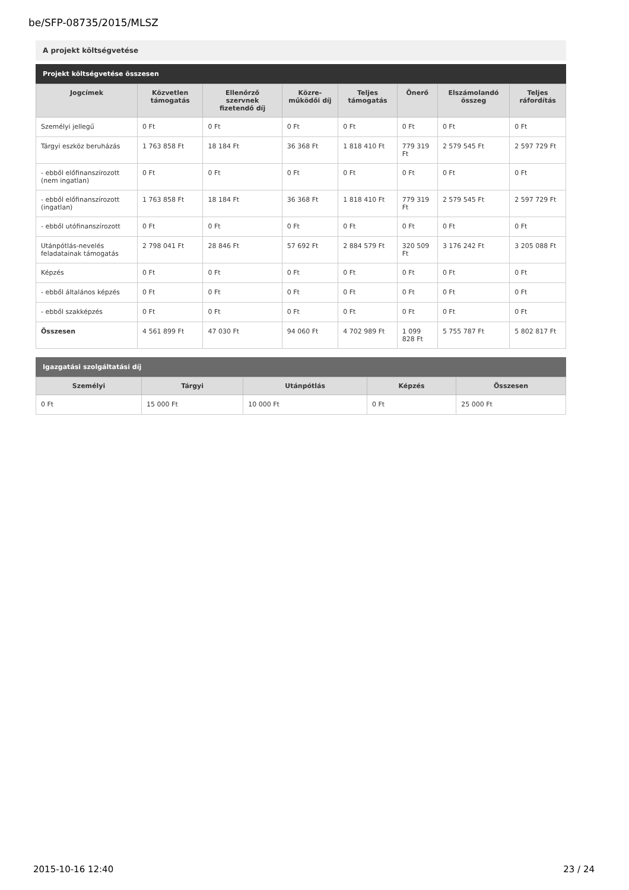be/SFP-08735/2015/MLSZ
A projekt költségvetése
Projekt költségvetése összesen
| Jogcímek | Közvetlen támogatás | Ellenőrző szervnek fizetendő díj | Közre-működői díj | Teljes támogatás | Önerő | Elszámolandó összeg | Teljes ráfordítás |
| --- | --- | --- | --- | --- | --- | --- | --- |
| Személyi jellegű | 0 Ft | 0 Ft | 0 Ft | 0 Ft | 0 Ft | 0 Ft | 0 Ft |
| Tárgyi eszköz beruházás | 1 763 858 Ft | 18 184 Ft | 36 368 Ft | 1 818 410 Ft | 779 319 Ft | 2 579 545 Ft | 2 597 729 Ft |
| - ebből előfinanszírozott (nem ingatlan) | 0 Ft | 0 Ft | 0 Ft | 0 Ft | 0 Ft | 0 Ft | 0 Ft |
| - ebből előfinanszírozott (ingatlan) | 1 763 858 Ft | 18 184 Ft | 36 368 Ft | 1 818 410 Ft | 779 319 Ft | 2 579 545 Ft | 2 597 729 Ft |
| - ebből utófinanszírozott | 0 Ft | 0 Ft | 0 Ft | 0 Ft | 0 Ft | 0 Ft | 0 Ft |
| Utánpótlás-nevelés feladatainak támogatás | 2 798 041 Ft | 28 846 Ft | 57 692 Ft | 2 884 579 Ft | 320 509 Ft | 3 176 242 Ft | 3 205 088 Ft |
| Képzés | 0 Ft | 0 Ft | 0 Ft | 0 Ft | 0 Ft | 0 Ft | 0 Ft |
| - ebből általános képzés | 0 Ft | 0 Ft | 0 Ft | 0 Ft | 0 Ft | 0 Ft | 0 Ft |
| - ebből szakképzés | 0 Ft | 0 Ft | 0 Ft | 0 Ft | 0 Ft | 0 Ft | 0 Ft |
| Összesen | 4 561 899 Ft | 47 030 Ft | 94 060 Ft | 4 702 989 Ft | 1 099 828 Ft | 5 755 787 Ft | 5 802 817 Ft |
Igazgatási szolgáltatási díj
| Személyi | Tárgyi | Utánpótlás | Képzés | Összesen |
| --- | --- | --- | --- | --- |
| 0 Ft | 15 000 Ft | 10 000 Ft | 0 Ft | 25 000 Ft |
2015-10-16 12:40 23 / 24